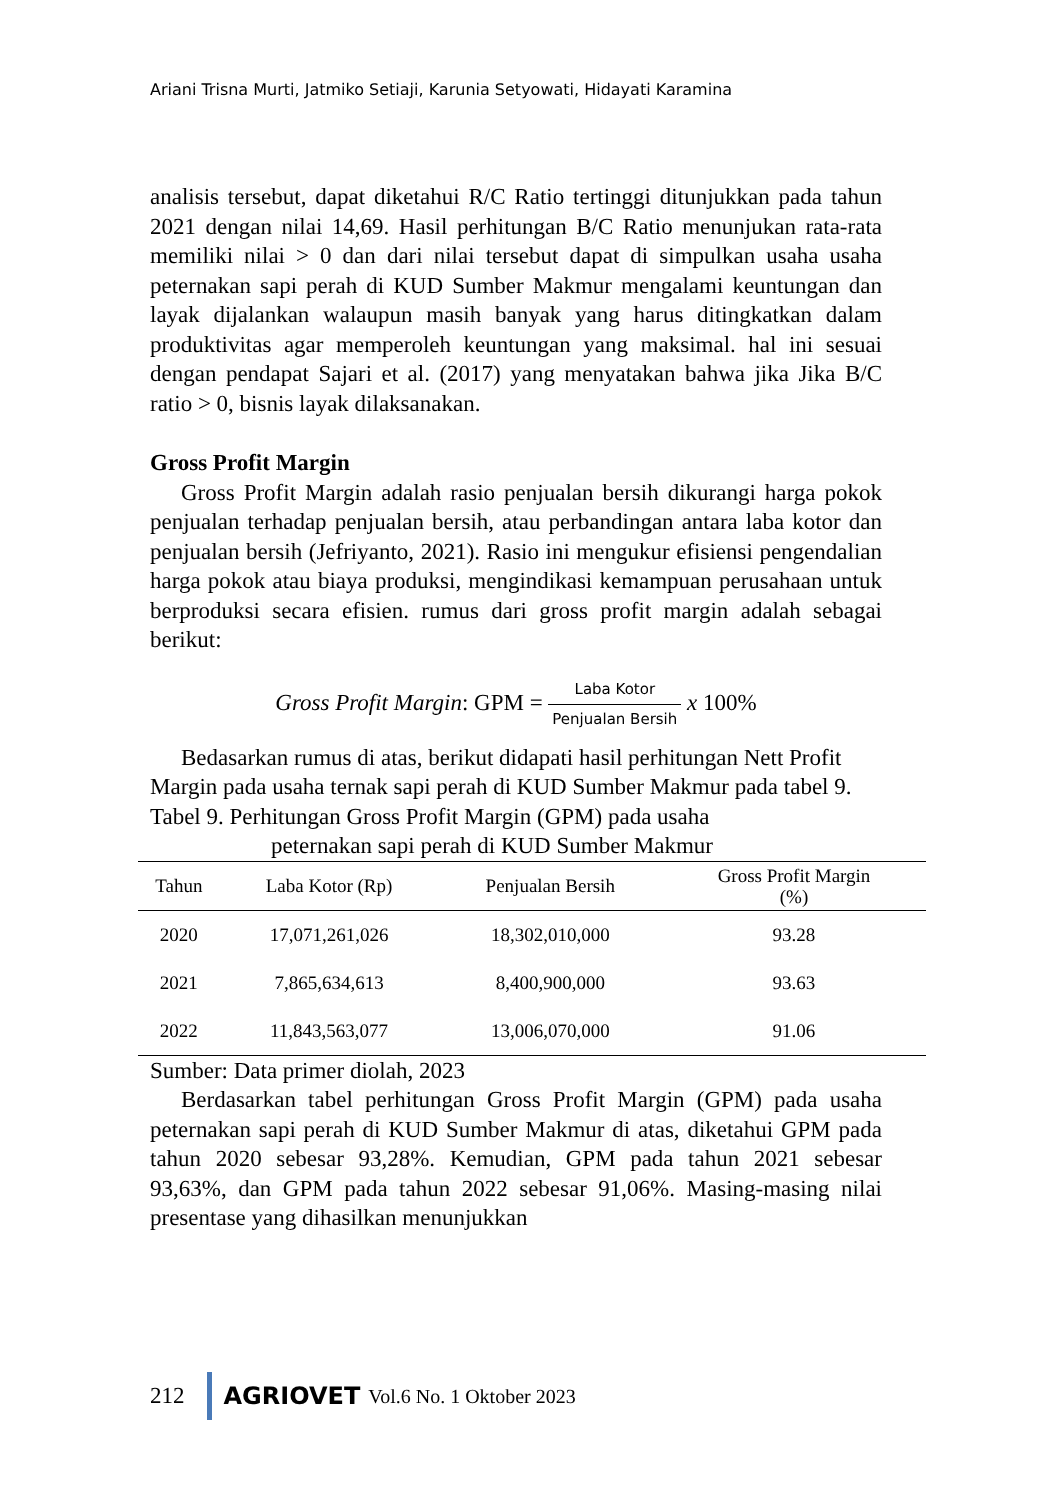Ariani Trisna Murti, Jatmiko Setiaji, Karunia Setyowati, Hidayati Karamina
analisis tersebut, dapat diketahui R/C Ratio tertinggi ditunjukkan pada tahun 2021 dengan nilai 14,69. Hasil perhitungan B/C Ratio menunjukan rata-rata memiliki nilai > 0 dan dari nilai tersebut dapat di simpulkan usaha usaha peternakan sapi perah di KUD Sumber Makmur mengalami keuntungan dan layak dijalankan walaupun masih banyak yang harus ditingkatkan dalam produktivitas agar memperoleh keuntungan yang maksimal. hal ini sesuai dengan pendapat Sajari et al. (2017) yang menyatakan bahwa jika Jika B/C ratio > 0, bisnis layak dilaksanakan.
Gross Profit Margin
Gross Profit Margin adalah rasio penjualan bersih dikurangi harga pokok penjualan terhadap penjualan bersih, atau perbandingan antara laba kotor dan penjualan bersih (Jefriyanto, 2021). Rasio ini mengukur efisiensi pengendalian harga pokok atau biaya produksi, mengindikasi kemampuan perusahaan untuk berproduksi secara efisien. rumus dari gross profit margin adalah sebagai berikut:
Gross Profit Margin: GPM = Laba Kotor Penjualan Bersih x 100%
Bedasarkan rumus di atas, berikut didapati hasil perhitungan Nett Profit Margin pada usaha ternak sapi perah di KUD Sumber Makmur pada tabel 9.
Tabel 9. Perhitungan Gross Profit Margin (GPM) pada usaha
peternakan sapi perah di KUD Sumber Makmur
| Tahun | Laba Kotor (Rp) | Penjualan Bersih | Gross Profit Margin (%) |
| --- | --- | --- | --- |
| 2020 | 17,071,261,026 | 18,302,010,000 | 93.28 |
| 2021 | 7,865,634,613 | 8,400,900,000 | 93.63 |
| 2022 | 11,843,563,077 | 13,006,070,000 | 91.06 |
Sumber: Data primer diolah, 2023
Berdasarkan tabel perhitungan Gross Profit Margin (GPM) pada usaha peternakan sapi perah di KUD Sumber Makmur di atas, diketahui GPM pada tahun 2020 sebesar 93,28%. Kemudian, GPM pada tahun 2021 sebesar 93,63%, dan GPM pada tahun 2022 sebesar 91,06%. Masing-masing nilai presentase yang dihasilkan menunjukkan
212 AGRIOVET Vol.6 No. 1 Oktober 2023